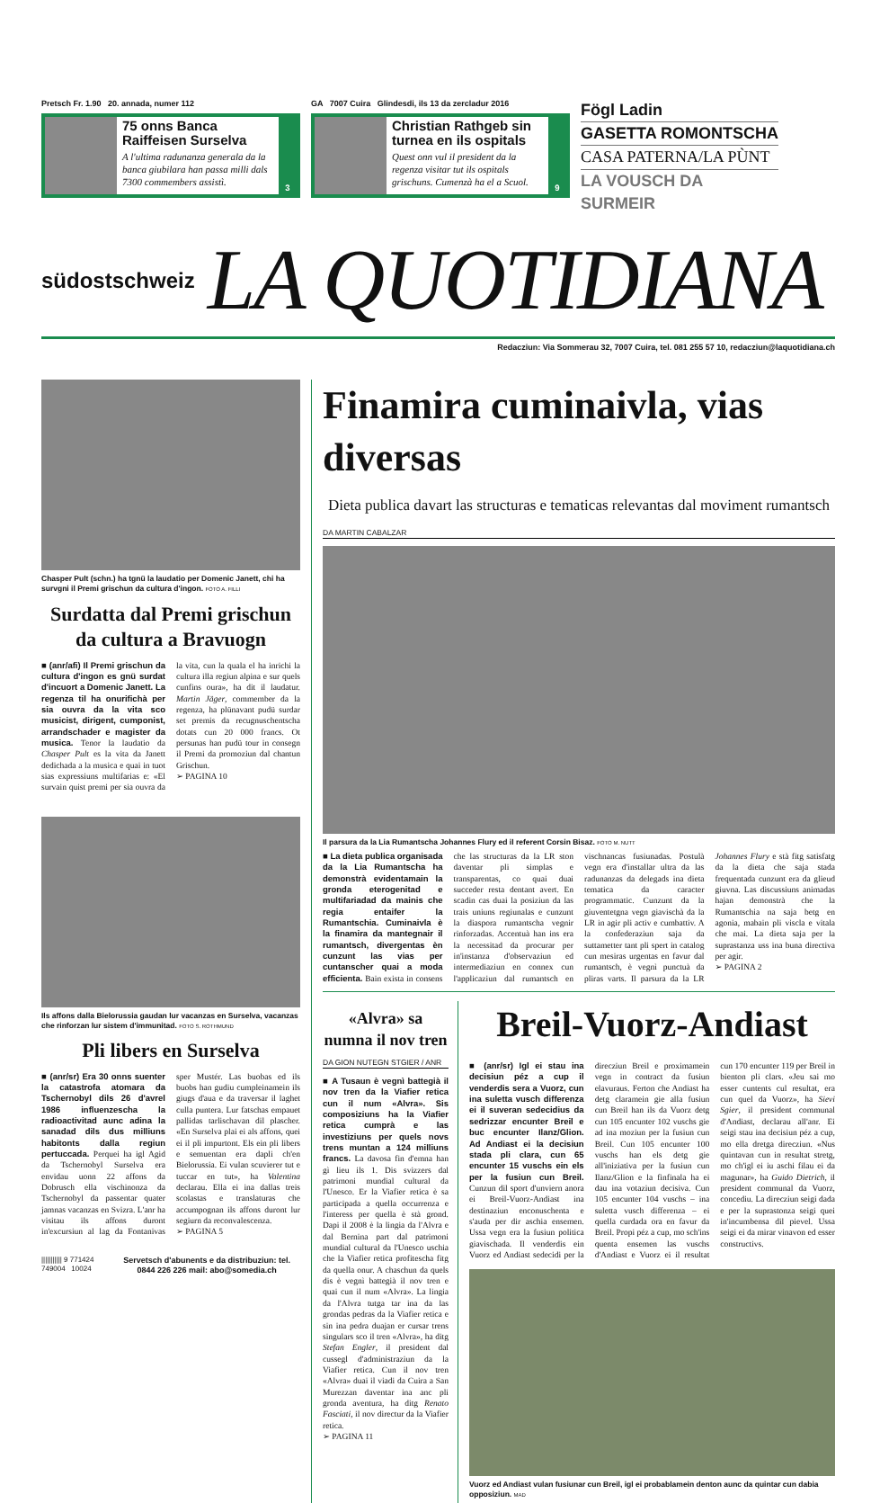Pretsch Fr. 1.90 20. annada, numer 112
75 onns Banca Raiffeisen Surselva
A l'ultima radunanza generala da la banca giubilara han passa milli dals 7300 commembers assistì.
3
GA 7007 Cuira Glindesdi, ils 13 da zercladur 2016
Christian Rathgeb sin turnea en ils ospitals
Quest onn vul il president da la regenza visitar tut ils ospitals grischuns. Cumenzà ha el a Scuol.
9
Fögl Ladin
GASETTA ROMONTSCHA
CASA PATERNA/LA PÙNT
LA VOUSCH DA SURMEIR
südostschweiz
LA QUOTIDIANA
Redacziun: Via Sommerau 32, 7007 Cuira, tel. 081 255 57 10, redacziun@laquotidiana.ch
Chasper Pult (schn.) ha tgnü la laudatio per Domenic Janett, chi ha survgni il Premi grischun da cultura d'ingon. FOTO A. FILLI
Surdatta dal Premi grischun da cultura a Bravuogn
■ (anr/afi) Il Premi grischun da cultura d'ingon es gnü surdat d'incuort a Domenic Janett. La regenza til ha onurifichà per sia ouvra da la vita sco musicist, dirigent, cumponist, arrandschader e magister da musica. Tenor la laudatio da Chasper Pult es la vita da Janett dedichada a la musica e quai in tuot sias expressiuns multifarias e: «El survain quist premi per sia ouvra da la vita, cun la quala el ha inrichi la cultura illa regiun alpina e sur quels cunfins oura», ha dit il laudatur. Martin Jäger, commember da la regenza, ha plünavant pudü surdar set premis da recugnuschentscha dotats cun 20 000 francs. Ot persunas han pudü tour in consegn il Premi da promoziun dal chantun Grischun.
➢ PAGINA 10
Ils affons dalla Bielorussia gaudan lur vacanzas en Surselva, vacanzas che rinforzan lur sistem d'immunitad. FOTO S. ROTHMUND
Pli libers en Surselva
■ (anr/sr) Era 30 onns suenter la catastrofa atomara da Tschernobyl dils 26 d'avrel 1986 influenzescha la radioactivitad aunc adina la sanadad dils dus milliuns habitonts dalla regiun pertuccada. Perquei ha igl Agid da Tschernobyl Surselva era envidau uonn 22 affons da Dobrusch ella vischinonza da Tschernobyl da passentar quater jamnas vacanzas en Svizra. L'anr ha visitau ils affons duront in'excursiun al lag da Fontanivas sper Mustér. Las buobas ed ils buobs han gudiu cumpleinamein ils giugs d'aua e da traversar il laghet culla puntera. Lur fatschas empauet pallidas tarlischavan dil plascher. «En Surselva plai ei als affons, quei ei il pli impurtont. Els ein pli libers e semuentan era dapli ch'en Bielorussia. Ei vulan scuvierer tut e tuccar en tut», ha Valentina declarau. Ella ei ina dallas treis scolastas e translaturas che accumpognan ils affons duront lur segiurn da reconvalescenza.
➢ PAGINA 5
||||||||||| 9 771424 749004 10024
Servetsch d'abunents e da distribuziun: tel. 0844 226 226 mail: abo@somedia.ch
Finamira cuminaivla, vias diversas
Dieta publica davart las structuras e tematicas relevantas dal moviment rumantsch
DA MARTIN CABALZAR
Il parsura da la Lia Rumantscha Johannes Flury ed il referent Corsin Bisaz. FOTO M. NUTT
■ La dieta publica organisada da la Lia Rumantscha ha demonstrà evidentamain la gronda eterogenitad e multifariadad da mainis che regia entaifer la Rumantschia. Cuminaivla è la finamira da mantegnair il rumantsch, divergentas èn cunzunt las vias per cuntanscher quai a moda efficienta. Bain exista in consens che las structuras da la LR ston daventar pli simplas e transparentas, co quai duai succeder resta dentant avert. En scadin cas duai la posiziun da las trais uniuns regiunalas e cunzunt la diaspora rumantscha vegnir rinforzadas. Accentuà han ins era la necessitad da procurar per in'instanza d'observaziun ed intermediaziun en connex cun l'applicaziun dal rumantsch en vischnancas fusiunadas. Postulà vegn era d'installar ultra da las radunanzas da delegads ina dieta tematica da caracter programmatic. Cunzunt da la giuventetgna vegn giavischà da la LR in agir pli activ e cumbattiv. A la confederaziun saja da suttametter tant pli spert in catalog cun mesiras urgentas en favur dal rumantsch, è vegnì punctuà da pliras varts. Il parsura da la LR Johannes Flury e stà fitg satisfatg da la dieta che saja stada frequentada cunzunt era da glieud giuvna. Las discussiuns animadas hajan demonstrà che la Rumantschia na saja betg en agonia, mabain pli viscla e vitala che mai. La dieta saja per la suprastanza uss ina buna directiva per agir.
➢ PAGINA 2
«Alvra» sa numna il nov tren
DA GION NUTEGN STGIER / ANR
■ A Tusaun è vegnì battegià il nov tren da la Viafier retica cun il num «Alvra». Sis composiziuns ha la Viafier retica cumprà e las investiziuns per quels novs trens muntan a 124 milliuns francs. La davosa fin d'emna han gì lieu ils 1. Dis svizzers dal patrimoni mundial cultural da l'Unesco. Er la Viafier retica è sa participada a quella occurrenza e l'interess per quella è stà grond. Dapi il 2008 è la lingia da l'Alvra e dal Bernina part dal patrimoni mundial cultural da l'Unesco uschia che la Viafier retica profitescha fitg da quella onur. A chaschun da quels dis è vegnì battegià il nov tren e quai cun il num «Alvra». La lingia da l'Alvra tutga tar ina da las grondas pedras da la Viafier retica e sin ina pedra duajan er cursar trens singulars sco il tren «Alvra», ha ditg Stefan Engler, il president dal cussegl d'administraziun da la Viafier retica. Cun il nov tren «Alvra» duai il viadi da Cuira a San Murezzan daventar ina anc pli gronda aventura, ha ditg Renato Fasciati, il nov directur da la Viafier retica.
➢ PAGINA 11
Breil-Vuorz-Andiast
■ (anr/sr) Igl ei stau ina decisiun péz a cup il venderdis sera a Vuorz, cun ina suletta vusch differenza ei il suveran sedecidius da sedrizzar encunter Breil e buc encunter Ilanz/Glion. Ad Andiast ei la decisiun stada pli clara, cun 65 encunter 15 vuschs ein els per la fusiun cun Breil. Cunzun dil sport d'unviern anora ei Breil-Vuorz-Andiast ina destinaziun enconuschenta e s'auda per dir aschia ensemen. Ussa vegn era la fusiun politica giavischada. Il venderdis ein Vuorz ed Andiast sedecidi per la direcziun Breil e proximamein vegn in contract da fusiun elavuraus. Ferton che Andiast ha detg claramein gie alla fusiun cun Breil han ils da Vuorz detg cun 105 encunter 102 vuschs gie ad ina moziun per la fusiun cun Breil. Cun 105 encunter 100 vuschs han els detg gie all'iniziativa per la fusiun cun Ilanz/Glion e la finfinala ha ei dau ina votaziun decisiva. Cun 105 encunter 104 vuschs – ina suletta vusch differenza – ei quella curdada ora en favur da Breil. Propi péz a cup, mo sch'ins quenta ensemen las vuschs d'Andiast e Vuorz ei il resultat cun 170 encunter 119 per Breil in bienton pli clars. «Jeu sai mo esser cuntents cul resultat, era cun quel da Vuorz», ha Sievi Sgier, il president communal d'Andiast, declarau all'anr. Ei seigi stau ina decisiun péz a cup, mo ella dretga direcziun. «Nus quintavan cun in resultat stretg, mo ch'igl ei iu aschi filau ei da magunar», ha Guido Dietrich, il president communal da Vuorz, concediu. La direcziun seigi dada e per la suprastonza seigi quei in'incumbensa dil pievel. Ussa seigi ei da mirar vinavon ed esser constructivs.
Vuorz ed Andiast vulan fusiunar cun Breil, igl ei probablamein denton aunc da quintar cun dabia opposiziun. MAD